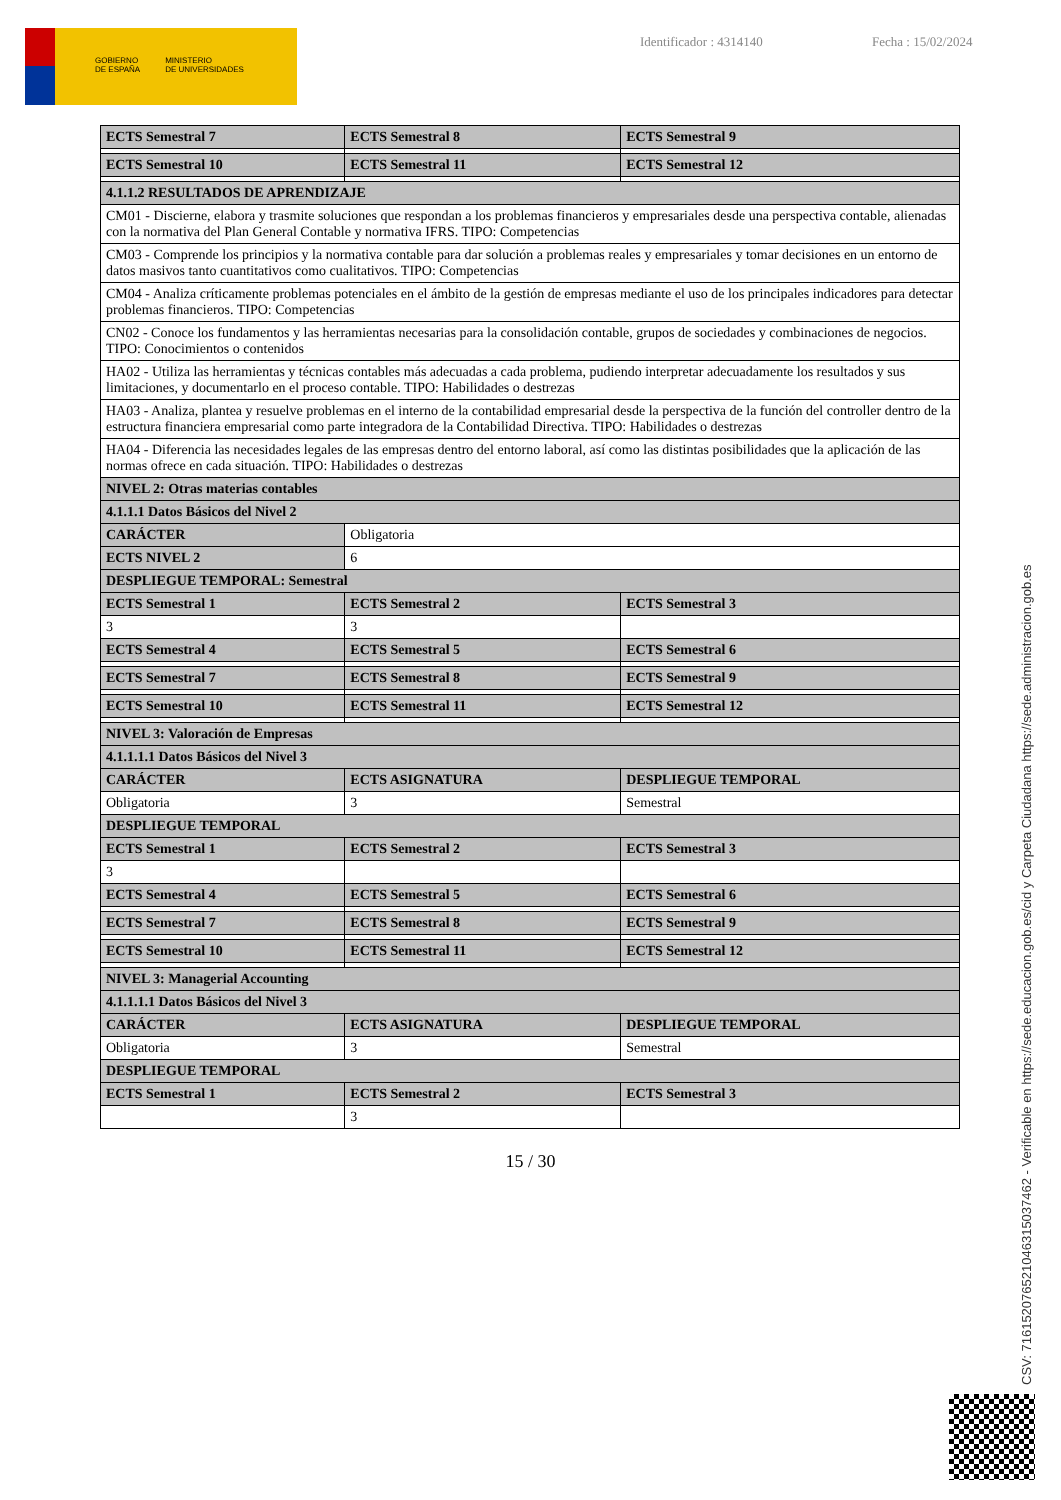GOBIERNO
DE ESPAÑA MINISTERIO
DE UNIVERSIDADES
Identificador : 4314140 Fecha : 15/02/2024
| ECTS Semestral 7 | ECTS Semestral 8 | ECTS Semestral 9 |
| --- | --- | --- |
| ECTS Semestral 10 | ECTS Semestral 11 | ECTS Semestral 12 |
| 4.1.1.2 RESULTADOS DE APRENDIZAJE | | |
| CM01 - Discierne, elabora y trasmite soluciones que respondan a los problemas financieros y empresariales desde una perspectiva contable, alienadas con la normativa del Plan General Contable y normativa IFRS. TIPO: Competencias | | |
| CM03 - Comprende los principios y la normativa contable para dar solución a problemas reales y empresariales y tomar decisiones en un entorno de datos masivos tanto cuantitativos como cualitativos. TIPO: Competencias | | |
| CM04 - Analiza críticamente problemas potenciales en el ámbito de la gestión de empresas mediante el uso de los principales indicadores para detectar problemas financieros. TIPO: Competencias | | |
| CN02 - Conoce los fundamentos y las herramientas necesarias para la consolidación contable, grupos de sociedades y combinaciones de negocios. TIPO: Conocimientos o contenidos | | |
| HA02 - Utiliza las herramientas y técnicas contables más adecuadas a cada problema, pudiendo interpretar adecuadamente los resultados y sus limitaciones, y documentarlo en el proceso contable. TIPO: Habilidades o destrezas | | |
| HA03 - Analiza, plantea y resuelve problemas en el interno de la contabilidad empresarial desde la perspectiva de la función del controller dentro de la estructura financiera empresarial como parte integradora de la Contabilidad Directiva. TIPO: Habilidades o destrezas | | |
| HA04 - Diferencia las necesidades legales de las empresas dentro del entorno laboral, así como las distintas posibilidades que la aplicación de las normas ofrece en cada situación. TIPO: Habilidades o destrezas | | |
| NIVEL 2: Otras materias contables | | |
| 4.1.1.1 Datos Básicos del Nivel 2 | | |
| CARÁCTER | Obligatoria | |
| ECTS NIVEL 2 | 6 | |
| DESPLIEGUE TEMPORAL: Semestral | | |
| ECTS Semestral 1 | ECTS Semestral 2 | ECTS Semestral 3 |
| 3 | 3 | |
| ECTS Semestral 4 | ECTS Semestral 5 | ECTS Semestral 6 |
| ECTS Semestral 7 | ECTS Semestral 8 | ECTS Semestral 9 |
| ECTS Semestral 10 | ECTS Semestral 11 | ECTS Semestral 12 |
| NIVEL 3: Valoración de Empresas | | |
| 4.1.1.1.1 Datos Básicos del Nivel 3 | | |
| CARÁCTER | ECTS ASIGNATURA | DESPLIEGUE TEMPORAL |
| Obligatoria | 3 | Semestral |
| DESPLIEGUE TEMPORAL | | |
| ECTS Semestral 1 | ECTS Semestral 2 | ECTS Semestral 3 |
| 3 | | |
| ECTS Semestral 4 | ECTS Semestral 5 | ECTS Semestral 6 |
| ECTS Semestral 7 | ECTS Semestral 8 | ECTS Semestral 9 |
| ECTS Semestral 10 | ECTS Semestral 11 | ECTS Semestral 12 |
| NIVEL 3: Managerial Accounting | | |
| 4.1.1.1.1 Datos Básicos del Nivel 3 | | |
| CARÁCTER | ECTS ASIGNATURA | DESPLIEGUE TEMPORAL |
| Obligatoria | 3 | Semestral |
| DESPLIEGUE TEMPORAL | | |
| ECTS Semestral 1 | ECTS Semestral 2 | ECTS Semestral 3 |
| | 3 | |
15 / 30
CSV: 716152076521046315037462 - Verificable en https://sede.educacion.gob.es/cid y Carpeta Ciudadana https://sede.administracion.gob.es